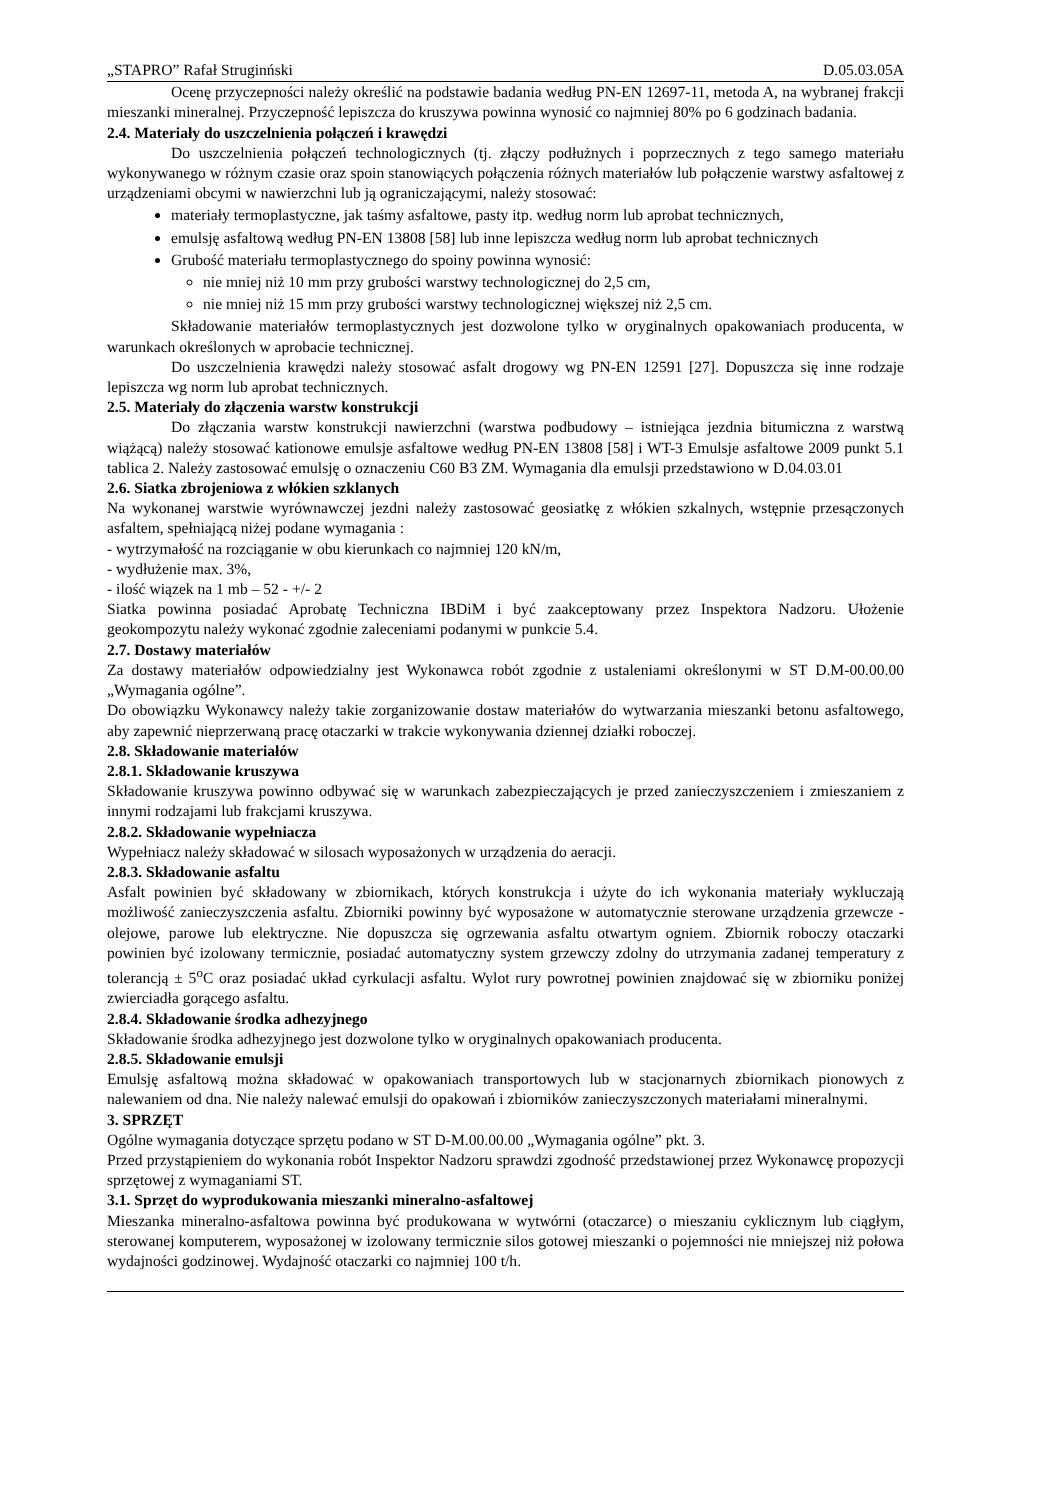„STAPRO” Rafał Struginński D.05.03.05A
Ocenę przyczepności należy określić na podstawie badania według PN-EN 12697-11, metoda A, na wybranej frakcji mieszanki mineralnej. Przyczepność lepiszcza do kruszywa powinna wynosić co najmniej 80% po 6 godzinach badania.
2.4. Materiały do uszczelnienia połączeń i krawędzi
Do uszczelnienia połączeń technologicznych (tj. złączy podłużnych i poprzecznych z tego samego materiału wykonywanego w różnym czasie oraz spoin stanowiących połączenia różnych materiałów lub połączenie warstwy asfaltowej z urządzeniami obcymi w nawierzchni lub ją ograniczającymi, należy stosować:
materiały termoplastyczne, jak taśmy asfaltowe, pasty itp. według norm lub aprobat technicznych,
emulsję asfaltową według PN-EN 13808 [58] lub inne lepiszcza według norm lub aprobat technicznych
Grubość materiału termoplastycznego do spoiny powinna wynosić:
nie mniej niż 10 mm przy grubości warstwy technologicznej do 2,5 cm,
nie mniej niż 15 mm przy grubości warstwy technologicznej większej niż 2,5 cm.
Składowanie materiałów termoplastycznych jest dozwolone tylko w oryginalnych opakowaniach producenta, w warunkach określonych w aprobacie technicznej.
Do uszczelnienia krawędzi należy stosować asfalt drogowy wg PN-EN 12591 [27]. Dopuszcza się inne rodzaje lepiszcza wg norm lub aprobat technicznych.
2.5. Materiały do złączenia warstw konstrukcji
Do złączania warstw konstrukcji nawierzchni (warstwa podbudowy – istniejąca jezdnia bitumiczna z warstwą wiążącą) należy stosować kationowe emulsje asfaltowe według PN-EN 13808 [58] i WT-3 Emulsje asfaltowe 2009 punkt 5.1 tablica 2. Należy zastosować emulsję o oznaczeniu C60 B3 ZM. Wymagania dla emulsji przedstawiono w D.04.03.01
2.6. Siatka zbrojeniowa z włókien szklanych
Na wykonanej warstwie wyrównawczej jezdni należy zastosować geosiatkę z włókien szkalnych, wstępnie przesączonych asfaltem, spełniającą niżej podane wymagania :
- wytrzymałość na rozciąganie w obu kierunkach co najmniej 120 kN/m,
- wydłużenie max. 3%,
- ilość wiązek na 1 mb – 52 - +/- 2
Siatka powinna posiadać Aprobatę Techniczna IBDiM i być zaakceptowany przez Inspektora Nadzoru. Ułożenie geokompozytu należy wykonać zgodnie zaleceniami podanymi w punkcie 5.4.
2.7. Dostawy materiałów
Za dostawy materiałów odpowiedzialny jest Wykonawca robót zgodnie z ustaleniami określonymi w ST D.M-00.00.00 „Wymagania ogólne”.
Do obowiązku Wykonawcy należy takie zorganizowanie dostaw materiałów do wytwarzania mieszanki betonu asfaltowego, aby zapewnić nieprzerwaną pracę otaczarki w trakcie wykonywania dziennej działki roboczej.
2.8. Składowanie materiałów
2.8.1. Składowanie kruszywa
Składowanie kruszywa powinno odbywać się w warunkach zabezpieczających je przed zanieczyszczeniem i zmieszaniem z innymi rodzajami lub frakcjami kruszywa.
2.8.2. Składowanie wypełniacza
Wypełniacz należy składować w silosach wyposażonych w urządzenia do aeracji.
2.8.3. Składowanie asfaltu
Asfalt powinien być składowany w zbiornikach, których konstrukcja i użyte do ich wykonania materiały wykluczają możliwość zanieczyszczenia asfaltu. Zbiorniki powinny być wyposażone w automatycznie sterowane urządzenia grzewcze - olejowe, parowe lub elektryczne. Nie dopuszcza się ogrzewania asfaltu otwartym ogniem. Zbiornik roboczy otaczarki powinien być izolowany termicznie, posiadać automatyczny system grzewczy zdolny do utrzymania zadanej temperatury z tolerancją ± 5<sup>o</sup>C oraz posiadać układ cyrkulacji asfaltu. Wylot rury powrotnej powinien znajdować się w zbiorniku poniżej zwierciadła gorącego asfaltu.
2.8.4. Składowanie środka adhezyjnego
Składowanie środka adhezyjnego jest dozwolone tylko w oryginalnych opakowaniach producenta.
2.8.5. Składowanie emulsji
Emulsję asfaltową można składować w opakowaniach transportowych lub w stacjonarnych zbiornikach pionowych z nalewaniem od dna. Nie należy nalewać emulsji do opakowań i zbiorników zanieczyszczonych materiałami mineralnymi.
3. SPRZĘT
Ogólne wymagania dotyczące sprzętu podano w ST D-M.00.00.00 „Wymagania ogólne” pkt. 3.
Przed przystąpieniem do wykonania robót Inspektor Nadzoru sprawdzi zgodność przedstawionej przez Wykonawcę propozycji sprzętowej z wymaganiami ST.
3.1. Sprzęt do wyprodukowania mieszanki mineralno-asfaltowej
Mieszanka mineralno-asfaltowa powinna być produkowana w wytwórni (otaczarce) o mieszaniu cyklicznym lub ciągłym, sterowanej komputerem, wyposażonej w izolowany termicznie silos gotowej mieszanki o pojemności nie mniejszej niż połowa wydajności godzinowej. Wydajność otaczarki co najmniej 100 t/h.